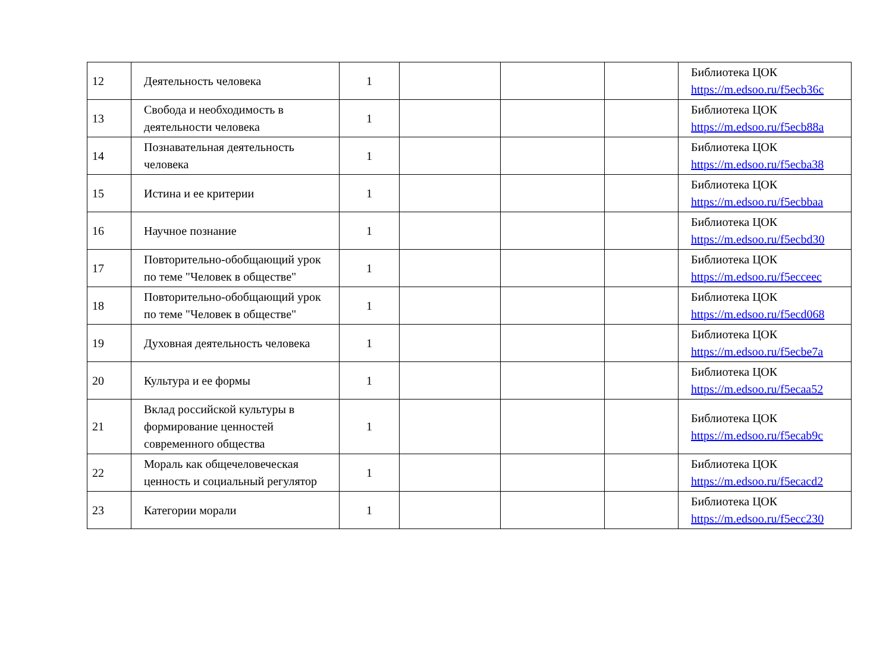| 12 | Деятельность человека | 1 | | | | Библиотека ЦОК https://m.edsoo.ru/f5ecb36c |
| 13 | Свобода и необходимость в деятельности человека | 1 | | | | Библиотека ЦОК https://m.edsoo.ru/f5ecb88a |
| 14 | Познавательная деятельность человека | 1 | | | | Библиотека ЦОК https://m.edsoo.ru/f5ecba38 |
| 15 | Истина и ее критерии | 1 | | | | Библиотека ЦОК https://m.edsoo.ru/f5ecbbaa |
| 16 | Научное познание | 1 | | | | Библиотека ЦОК https://m.edsoo.ru/f5ecbd30 |
| 17 | Повторительно-обобщающий урок по теме "Человек в обществе" | 1 | | | | Библиотека ЦОК https://m.edsoo.ru/f5ecceec |
| 18 | Повторительно-обобщающий урок по теме "Человек в обществе" | 1 | | | | Библиотека ЦОК https://m.edsoo.ru/f5ecd068 |
| 19 | Духовная деятельность человека | 1 | | | | Библиотека ЦОК https://m.edsoo.ru/f5ecbe7a |
| 20 | Культура и ее формы | 1 | | | | Библиотека ЦОК https://m.edsoo.ru/f5ecaa52 |
| 21 | Вклад российской культуры в формирование ценностей современного общества | 1 | | | | Библиотека ЦОК https://m.edsoo.ru/f5ecab9c |
| 22 | Мораль как общечеловеческая ценность и социальный регулятор | 1 | | | | Библиотека ЦОК https://m.edsoo.ru/f5ecacd2 |
| 23 | Категории морали | 1 | | | | Библиотека ЦОК https://m.edsoo.ru/f5ecc230 |